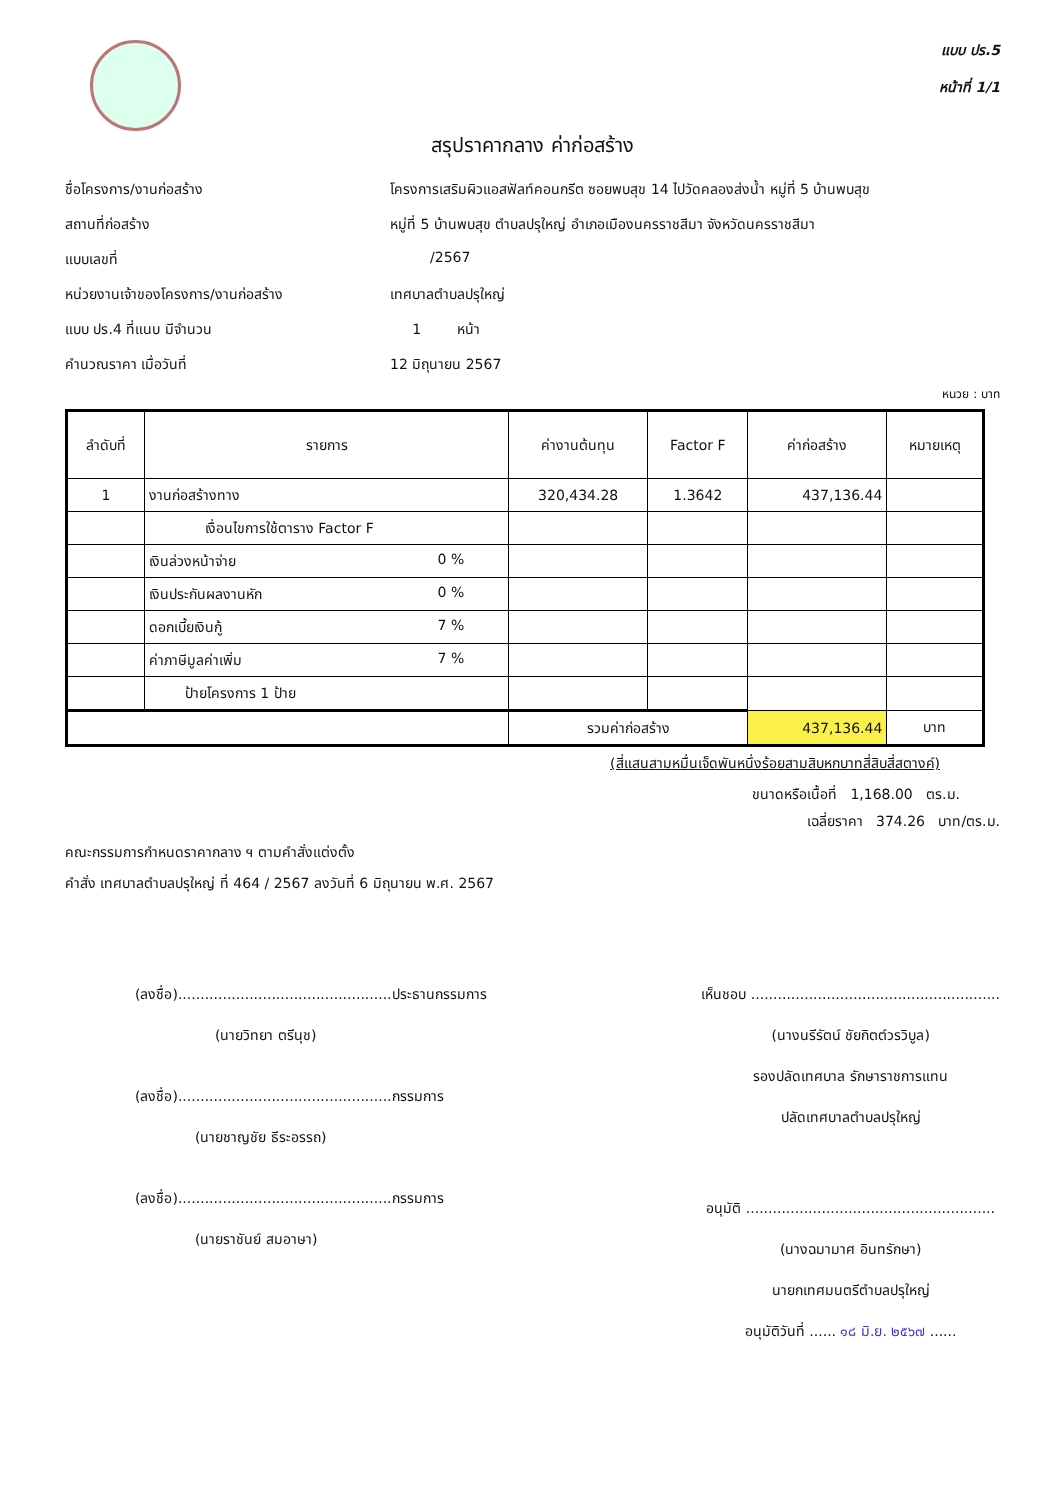แบบ ปร.5
หน้าที่ 1/1
สรุปราคากลาง ค่าก่อสร้าง
ชื่อโครงการ/งานก่อสร้าง
โครงการเสริมผิวแอสฟัลท์คอนกรีต ซอยพบสุข 14 ไปวัดคลองส่งน้ำ หมู่ที่ 5 บ้านพบสุข
สถานที่ก่อสร้าง
หมู่ที่ 5 บ้านพบสุข ตำบลปรุใหญ่ อำเภอเมืองนครราชสีมา จังหวัดนครราชสีมา
แบบเลขที่
/2567
หน่วยงานเจ้าของโครงการ/งานก่อสร้าง
เทศบาลตำบลปรุใหญ่
แบบ ปร.4 ที่แนบ มีจำนวน
1 หน้า
คำนวณราคา เมื่อวันที่
12 มิถุนายน 2567
หนวย : บาท
| ลำดับที่ | รายการ | ค่างานต้นทุน | Factor F | ค่าก่อสร้าง | หมายเหตุ |
| --- | --- | --- | --- | --- | --- |
| 1 | งานก่อสร้างทาง | 320,434.28 | 1.3642 | 437,136.44 | |
| | เงื่อนไขการใช้ตาราง Factor F | | | | |
| | เงินล่วงหน้าจ่าย 0 % | | | | |
| | เงินประกันผลงานหัก 0 % | | | | |
| | ดอกเบี้ยเงินกู้ 7 % | | | | |
| | ค่าภาษีมูลค่าเพิ่ม 7 % | | | | |
| | ป้ายโครงการ 1 ป้าย | | | | |
| | | รวมค่าก่อสร้าง | | 437,136.44 | บาท |
(สี่แสนสามหมื่นเจ็ดพันหนึ่งร้อยสามสิบหกบาทสี่สิบสี่สตางค์)
ขนาดหรือเนื้อที่ 1,168.00 ตร.ม.
เฉลี่ยราคา 374.26 บาท/ตร.ม.
คณะกรรมการกำหนดราคากลาง ฯ ตามคำสั่งแต่งตั้ง
คำสั่ง เทศบาลตำบลปรุใหญ่ ที่ 464 / 2567 ลงวันที่ 6 มิถุนายน พ.ศ. 2567
(ลงชื่อ)................................................ประธานกรรมการ
(นายวิทยา ตรีนุช)
(ลงชื่อ)................................................กรรมการ
(นายชาญชัย ธีระอรรถ)
(ลงชื่อ)................................................กรรมการ
(นายราชันย์ สมอาษา)
เห็นชอบ ........................................................
(นางนรีรัตน์ ชัยกิตต์วรวิบูล)
รองปลัดเทศบาล รักษาราชการแทน
ปลัดเทศบาลตำบลปรุใหญ่
อนุมัติ ........................................................
(นางฉมามาศ อินทรักษา)
นายกเทศมนตรีตำบลปรุใหญ่
อนุมัติวันที่ ...... ๑๘ มิ.ย. ๒๕๖๗ ......